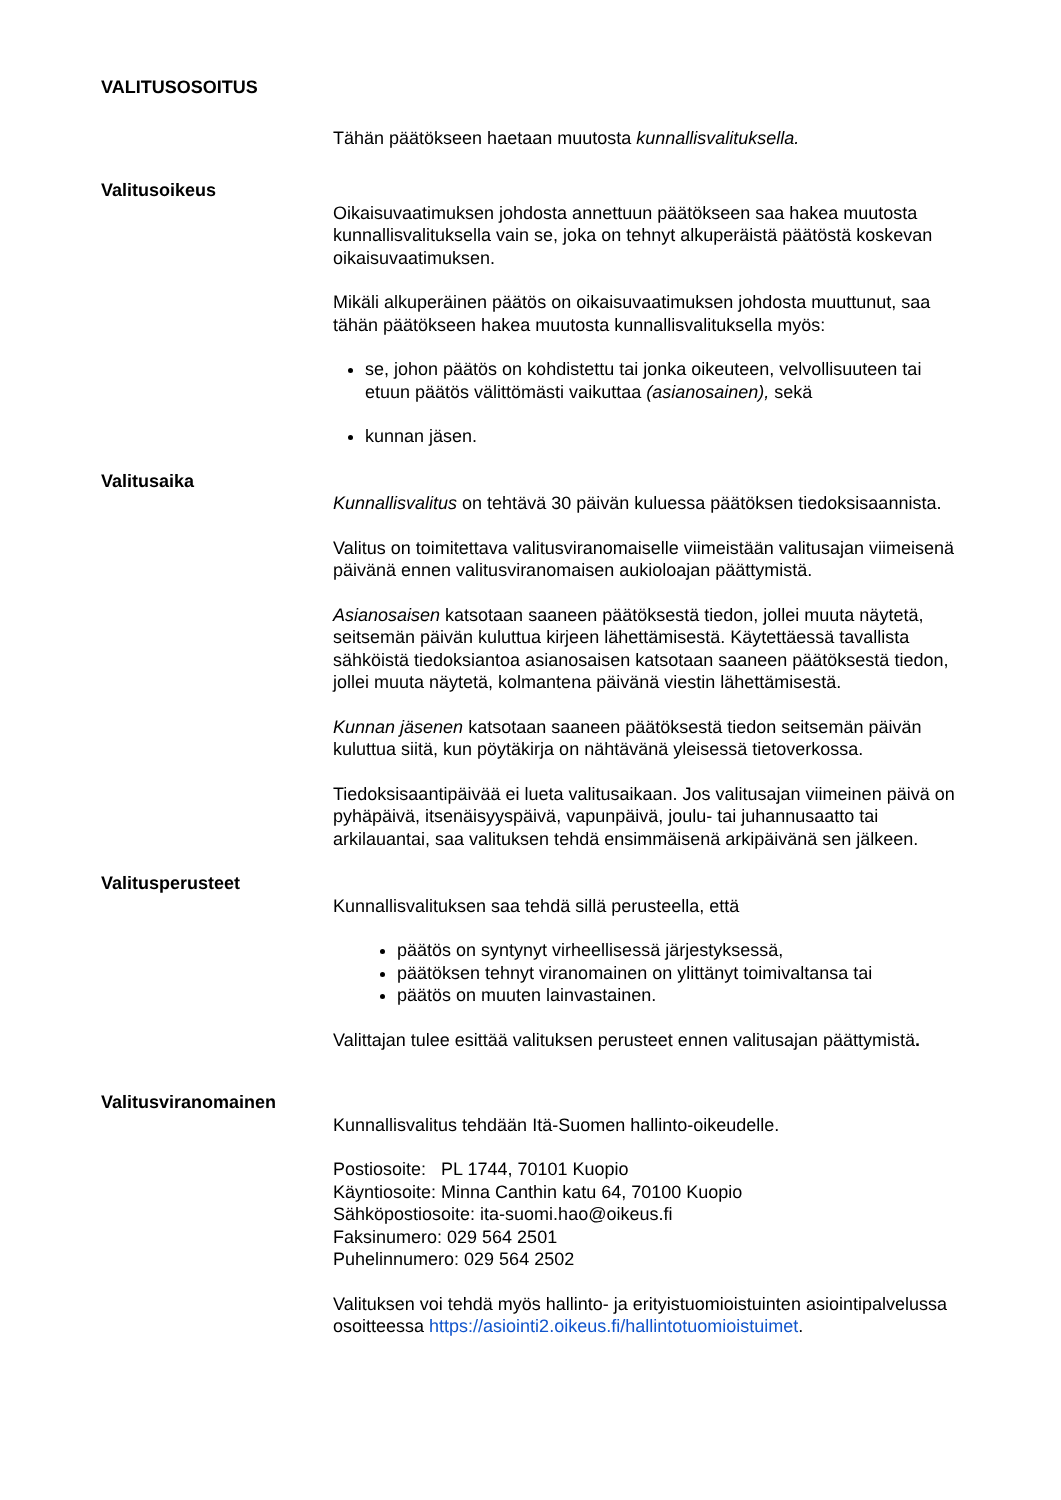VALITUSOSOITUS
Tähän päätökseen haetaan muutosta kunnallisvalituksella.
Valitusoikeus
Oikaisuvaatimuksen johdosta annettuun päätökseen saa hakea muutosta kunnallisvalituksella vain se, joka on tehnyt alkuperäistä päätöstä koskevan oikaisuvaatimuksen.
Mikäli alkuperäinen päätös on oikaisuvaatimuksen johdosta muuttunut, saa tähän päätökseen hakea muutosta kunnallisvalituksella myös:
se, johon päätös on kohdistettu tai jonka oikeuteen, velvollisuuteen tai etuun päätös välittömästi vaikuttaa (asianosainen), sekä
kunnan jäsen.
Valitusaika
Kunnallisvalitus on tehtävä 30 päivän kuluessa päätöksen tiedoksisaannista.
Valitus on toimitettava valitusviranomaiselle viimeistään valitusajan viimeisenä päivänä ennen valitusviranomaisen aukioloajan päättymistä.
Asianosaisen katsotaan saaneen päätöksestä tiedon, jollei muuta näytetä, seitsemän päivän kuluttua kirjeen lähettämisestä. Käytettäessä tavallista sähköistä tiedoksiantoa asianosaisen katsotaan saaneen päätöksestä tiedon, jollei muuta näytetä, kolmantena päivänä viestin lähettämisestä.
Kunnan jäsenen katsotaan saaneen päätöksestä tiedon seitsemän päivän kuluttua siitä, kun pöytäkirja on nähtävänä yleisessä tietoverkossa.
Tiedoksisaantipäivää ei lueta valitusaikaan. Jos valitusajan viimeinen päivä on pyhäpäivä, itsenäisyyspäivä, vapunpäivä, joulu- tai juhannusaatto tai arkilauantai, saa valituksen tehdä ensimmäisenä arkipäivänä sen jälkeen.
Valitusperusteet
Kunnallisvalituksen saa tehdä sillä perusteella, että
päätös on syntynyt virheellisessä järjestyksessä,
päätöksen tehnyt viranomainen on ylittänyt toimivaltansa tai
päätös on muuten lainvastainen.
Valittajan tulee esittää valituksen perusteet ennen valitusajan päättymistä.
Valitusviranomainen
Kunnallisvalitus tehdään Itä-Suomen hallinto-oikeudelle.
Postiosoite: PL 1744, 70101 Kuopio
Käyntiosoite: Minna Canthin katu 64, 70100 Kuopio
Sähköpostiosoite: ita-suomi.hao@oikeus.fi
Faksinumero: 029 564 2501
Puhelinnumero: 029 564 2502
Valituksen voi tehdä myös hallinto- ja erityistuomioistuinten asiointipalvelussa osoitteessa https://asiointi2.oikeus.fi/hallintotuomioistuimet.